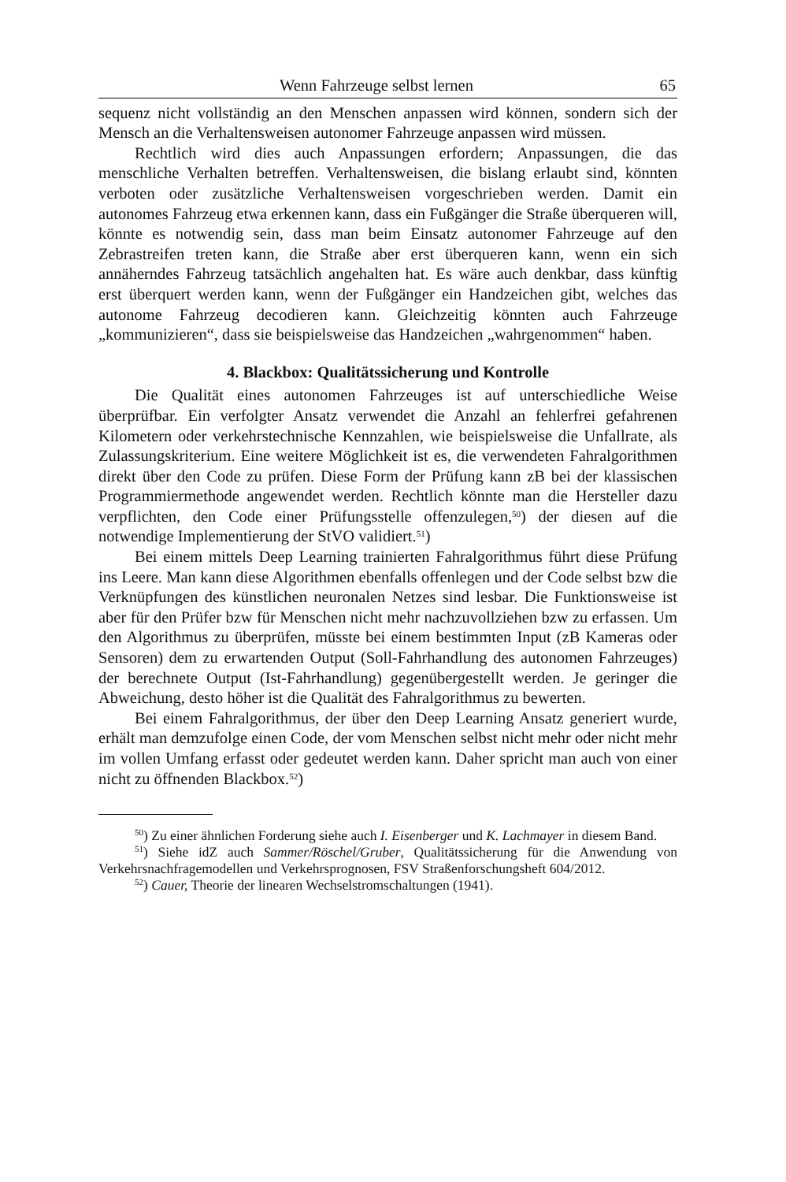Wenn Fahrzeuge selbst lernen 65
sequenz nicht vollständig an den Menschen anpassen wird können, sondern sich der Mensch an die Verhaltensweisen autonomer Fahrzeuge anpassen wird müssen.
Rechtlich wird dies auch Anpassungen erfordern; Anpassungen, die das menschliche Verhalten betreffen. Verhaltensweisen, die bislang erlaubt sind, könnten verboten oder zusätzliche Verhaltensweisen vorgeschrieben werden. Damit ein autonomes Fahrzeug etwa erkennen kann, dass ein Fußgänger die Straße überqueren will, könnte es notwendig sein, dass man beim Einsatz autonomer Fahrzeuge auf den Zebrastreifen treten kann, die Straße aber erst überqueren kann, wenn ein sich annäherndes Fahrzeug tatsächlich angehalten hat. Es wäre auch denkbar, dass künftig erst überquert werden kann, wenn der Fußgänger ein Handzeichen gibt, welches das autonome Fahrzeug decodieren kann. Gleichzeitig könnten auch Fahrzeuge „kommunizieren“, dass sie beispielsweise das Handzeichen „wahrgenommen“ haben.
4. Blackbox: Qualitätssicherung und Kontrolle
Die Qualität eines autonomen Fahrzeuges ist auf unterschiedliche Weise überprüfbar. Ein verfolgter Ansatz verwendet die Anzahl an fehlerfrei gefahrenen Kilometern oder verkehrstechnische Kennzahlen, wie beispielsweise die Unfallrate, als Zulassungskriterium. Eine weitere Möglichkeit ist es, die verwendeten Fahralgorithmen direkt über den Code zu prüfen. Diese Form der Prüfung kann zB bei der klassischen Programmiermethode angewendet werden. Rechtlich könnte man die Hersteller dazu verpflichten, den Code einer Prüfungsstelle offenzulegen,<sup>50</sup>) der diesen auf die notwendige Implementierung der StVO validiert.<sup>51</sup>)
Bei einem mittels Deep Learning trainierten Fahralgorithmus führt diese Prüfung ins Leere. Man kann diese Algorithmen ebenfalls offenlegen und der Code selbst bzw die Verknüpfungen des künstlichen neuronalen Netzes sind lesbar. Die Funktionsweise ist aber für den Prüfer bzw für Menschen nicht mehr nachzuvollziehen bzw zu erfassen. Um den Algorithmus zu überprüfen, müsste bei einem bestimmten Input (zB Kameras oder Sensoren) dem zu erwartenden Output (Soll-Fahrhandlung des autonomen Fahrzeuges) der berechnete Output (Ist-Fahrhandlung) gegenübergestellt werden. Je geringer die Abweichung, desto höher ist die Qualität des Fahralgorithmus zu bewerten.
Bei einem Fahralgorithmus, der über den Deep Learning Ansatz generiert wurde, erhält man demzufolge einen Code, der vom Menschen selbst nicht mehr oder nicht mehr im vollen Umfang erfasst oder gedeutet werden kann. Daher spricht man auch von einer nicht zu öffnenden Blackbox.<sup>52</sup>)
<sup>50</sup>) Zu einer ähnlichen Forderung siehe auch I. Eisenberger und K. Lachmayer in diesem Band.
<sup>51</sup>) Siehe idZ auch Sammer/Röschel/Gruber, Qualitätssicherung für die Anwendung von Verkehrsnachfragemodellen und Verkehrsprognosen, FSV Straßenforschungsheft 604/2012.
<sup>52</sup>) Cauer, Theorie der linearen Wechselstromschaltungen (1941).